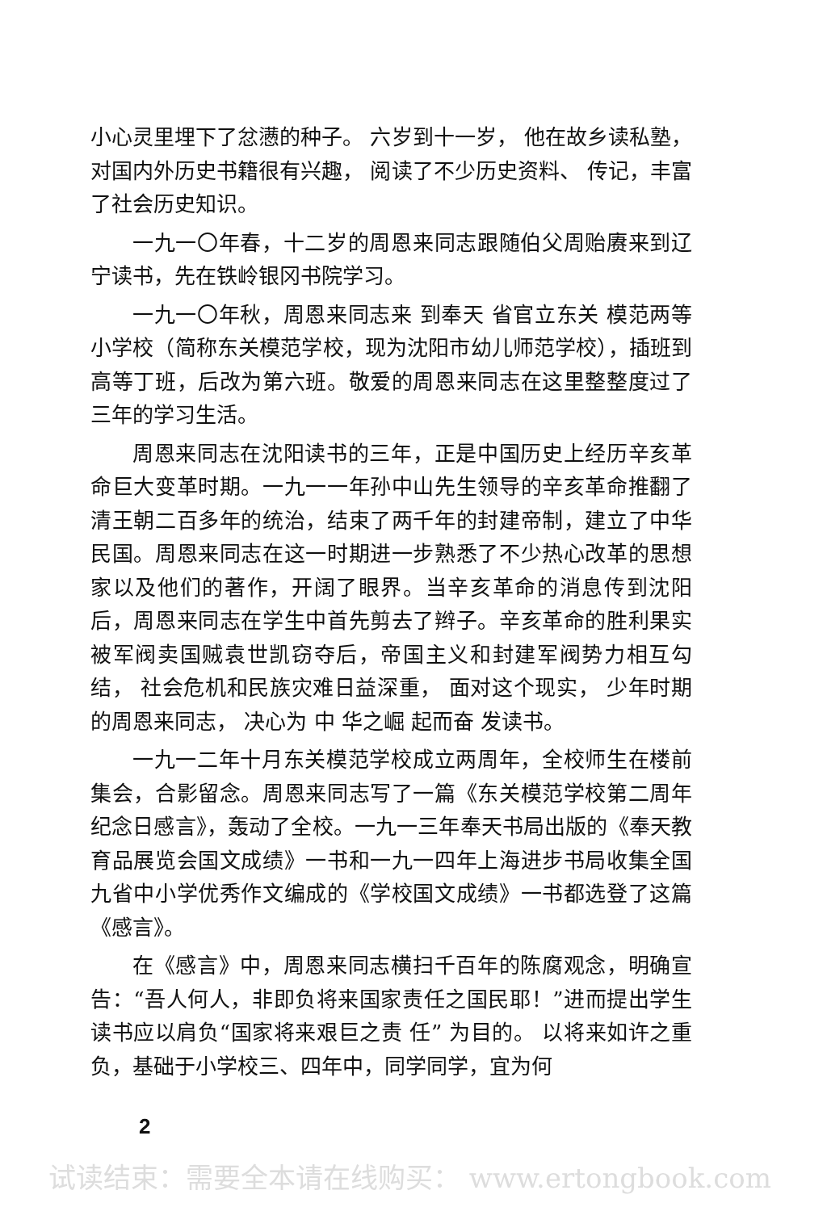小心灵里埋下了忿懑的种子。 六岁到十一岁， 他在故乡读私塾，对国内外历史书籍很有兴趣， 阅读了不少历史资料、 传记，丰富了社会历史知识。
一九一〇年春，十二岁的周恩来同志跟随伯父周贻赓来到辽宁读书，先在铁岭银冈书院学习。
一九一〇年秋，周恩来同志来 到奉天 省官立东关 模范两等小学校（简称东关模范学校，现为沈阳市幼儿师范学校），插班到高等丁班，后改为第六班。敬爱的周恩来同志在这里整整度过了三年的学习生活。
周恩来同志在沈阳读书的三年，正是中国历史上经历辛亥革命巨大变革时期。一九一一年孙中山先生领导的辛亥革命推翻了清王朝二百多年的统治，结束了两千年的封建帝制，建立了中华民国。周恩来同志在这一时期进一步熟悉了不少热心改革的思想家以及他们的著作，开阔了眼界。当辛亥革命的消息传到沈阳后，周恩来同志在学生中首先剪去了辫子。辛亥革命的胜利果实被军阀卖国贼袁世凯窃夺后，帝国主义和封建军阀势力相互勾结， 社会危机和民族灾难日益深重， 面对这个现实， 少年时期的周恩来同志， 决心为 中 华之崛 起而奋 发读书。
一九一二年十月东关模范学校成立两周年，全校师生在楼前集会，合影留念。周恩来同志写了一篇《东关模范学校第二周年纪念日感言》，轰动了全校。一九一三年奉天书局出版的《奉天教育品展览会国文成绩》一书和一九一四年上海进步书局收集全国九省中小学优秀作文编成的《学校国文成绩》一书都选登了这篇《感言》。
在《感言》中，周恩来同志横扫千百年的陈腐观念，明确宣告：“吾人何人，非即负将来国家责任之国民耶！”进而提出学生读书应以肩负“国家将来艰巨之责 任” 为目的。 以将来如许之重负，基础于小学校三、四年中，同学同学，宜为何
2
试读结束：需要全本请在线购买： www.ertongbook.com